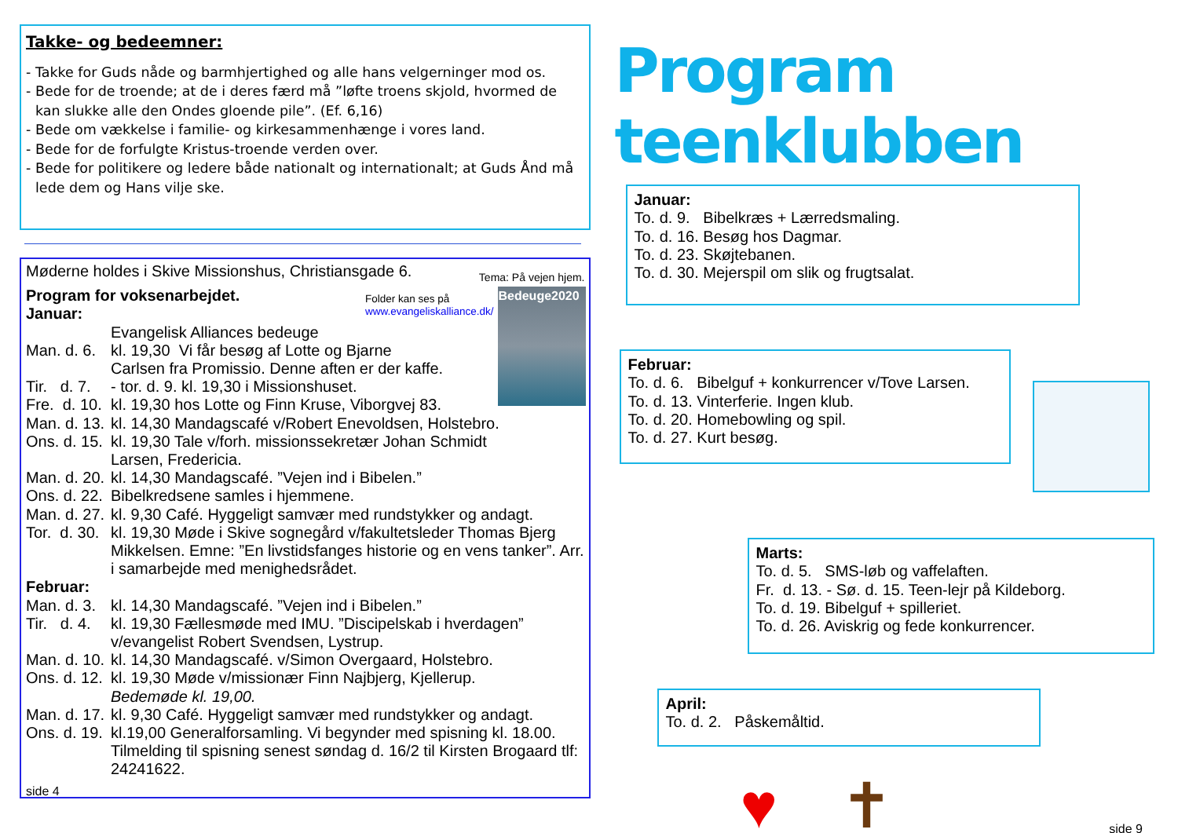Takke- og bedeemner:
- Takke for Guds nåde og barmhjertighed og alle hans velgerninger mod os.
- Bede for de troende; at de i deres færd må ”løfte troens skjold, hvormed de kan slukke alle den Ondes gloende pile”. (Ef. 6,16)
- Bede om vækkelse i familie- og kirkesammenhænge i vores land.
- Bede for de forfulgte Kristus-troende verden over.
- Bede for politikere og ledere både nationalt og internationalt; at Guds Ånd må lede dem og Hans vilje ske.
Møderne holdes i Skive Missionshus, Christiansgade 6. Tema: På vejen hjem.
Bedeuge2020
Folder kan ses på
www.evangeliskalliance.dk/
Program for voksenarbejdet.
Januar:
Evangelisk Alliances bedeuge
Man. d. 6. kl. 19,30 Vi får besøg af Lotte og Bjarne
Carlsen fra Promissio. Denne aften er der kaffe.
Tir. d. 7. - tor. d. 9. kl. 19,30 i Missionshuset.
Fre. d. 10. kl. 19,30 hos Lotte og Finn Kruse, Viborgvej 83.
Man. d. 13. kl. 14,30 Mandagscafé v/Robert Enevoldsen, Holstebro.
Ons. d. 15. kl. 19,30 Tale v/forh. missionssekretær Johan Schmidt
Larsen, Fredericia.
Man. d. 20. kl. 14,30 Mandagscafé. ”Vejen ind i Bibelen.”
Ons. d. 22. Bibelkredsene samles i hjemmene.
Man. d. 27. kl. 9,30 Café. Hyggeligt samvær med rundstykker og andagt.
Tor. d. 30. kl. 19,30 Møde i Skive sognegård v/fakultetsleder Thomas Bjerg Mikkelsen. Emne: ”En livstidsfanges historie og en vens tanker”. Arr. i samarbejde med menighedsrådet.
Februar:
Man. d. 3. kl. 14,30 Mandagscafé. ”Vejen ind i Bibelen.”
Tir. d. 4. kl. 19,30 Fællesmøde med IMU. ”Discipelskab i hverdagen” v/evangelist Robert Svendsen, Lystrup.
Man. d. 10. kl. 14,30 Mandagscafé. v/Simon Overgaard, Holstebro.
Ons. d. 12. kl. 19,30 Møde v/missionær Finn Najbjerg, Kjellerup.
Bedemøde kl. 19,00.
Man. d. 17. kl. 9,30 Café. Hyggeligt samvær med rundstykker og andagt.
Ons. d. 19. kl.19,00 Generalforsamling. Vi begynder med spisning kl. 18.00. Tilmelding til spisning senest søndag d. 16/2 til Kirsten Brogaard tlf: 24241622.
side 4
Program teenklubben
Januar:
To. d. 9. Bibelkræs + Lærredsmaling.
To. d. 16. Besøg hos Dagmar.
To. d. 23. Skøjtebanen.
To. d. 30. Mejerspil om slik og frugtsalat.
Februar:
To. d. 6. Bibelguf + konkurrencer v/Tove Larsen.
To. d. 13. Vinterferie. Ingen klub.
To. d. 20. Homebowling og spil.
To. d. 27. Kurt besøg.
Marts:
To. d. 5. SMS-løb og vaffelaften.
Fr. d. 13. - Sø. d. 15. Teen-lejr på Kildeborg.
To. d. 19. Bibelguf + spilleriet.
To. d. 26. Aviskrig og fede konkurrencer.
April:
To. d. 2. Påskemåltid.
♥ ✝
side 9